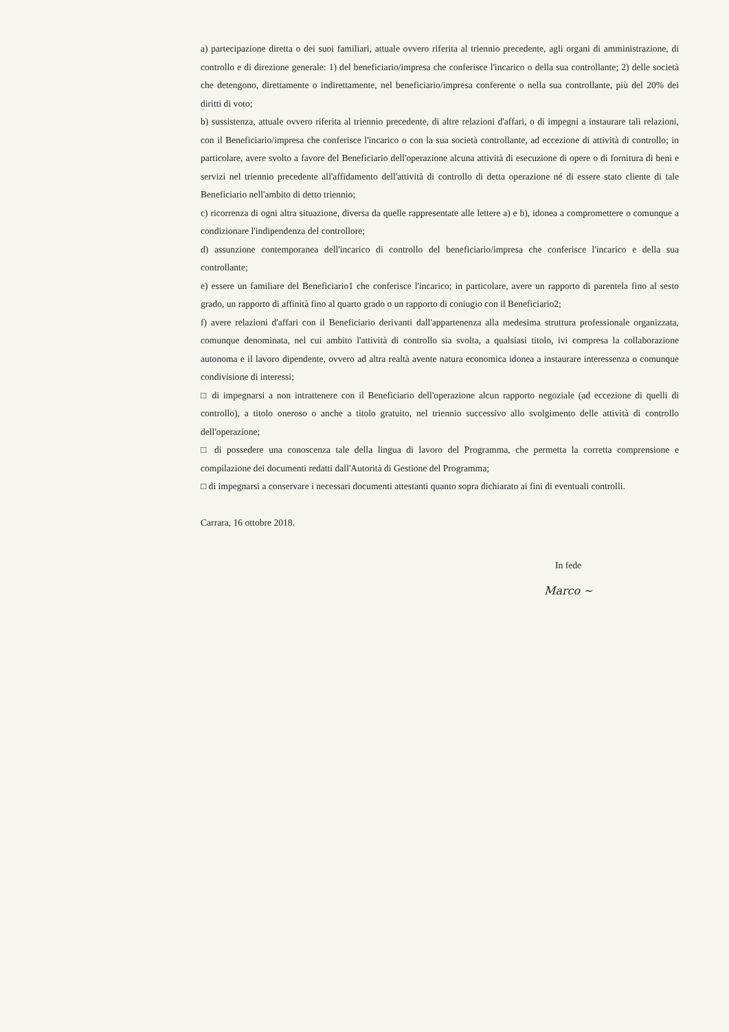a) partecipazione diretta o dei suoi familiari, attuale ovvero riferita al triennio precedente, agli organi di amministrazione, di controllo e di direzione generale: 1) del beneficiario/impresa che conferisce l'incarico o della sua controllante; 2) delle società che detengono, direttamente o indirettamente, nel beneficiario/impresa conferente o nella sua controllante, più del 20% dei diritti di voto;
b) sussistenza, attuale ovvero riferita al triennio precedente, di altre relazioni d'affari, o di impegni a instaurare tali relazioni, con il Beneficiario/impresa che conferisce l'incarico o con la sua società controllante, ad eccezione di attività di controllo; in particolare, avere svolto a favore del Beneficiario dell'operazione alcuna attività di esecuzione di opere o di fornitura di beni e servizi nel triennio precedente all'affidamento dell'attività di controllo di detta operazione né di essere stato cliente di tale Beneficiario nell'ambito di detto triennio;
c) ricorrenza di ogni altra situazione, diversa da quelle rappresentate alle lettere a) e b), idonea a compromettere o comunque a condizionare l'indipendenza del controllore;
d) assunzione contemporanea dell'incarico di controllo del beneficiario/impresa che conferisce l'incarico e della sua controllante;
e) essere un familiare del Beneficiario1 che conferisce l'incarico; in particolare, avere un rapporto di parentela fino al sesto grado, un rapporto di affinità fino al quarto grado o un rapporto di coniugio con il Beneficiario2;
f) avere relazioni d'affari con il Beneficiario derivanti dall'appartenenza alla medesima struttura professionale organizzata, comunque denominata, nel cui ambito l'attività di controllo sia svolta, a qualsiasi titolo, ivi compresa la collaborazione autonoma e il lavoro dipendente, ovvero ad altra realtà avente natura economica idonea a instaurare interessenza o comunque condivisione di interessi;
□ di impegnarsi a non intrattenere con il Beneficiario dell'operazione alcun rapporto negoziale (ad eccezione di quelli di controllo), a titolo oneroso o anche a titolo gratuito, nel triennio successivo allo svolgimento delle attività di controllo dell'operazione;
□ di possedere una conoscenza tale della lingua di lavoro del Programma, che permetta la corretta comprensione e compilazione dei documenti redatti dall'Autorità di Gestione del Programma;
□ di impegnarsi a conservare i necessari documenti attestanti quanto sopra dichiarato ai fini di eventuali controlli.
Carrara, 16 ottobre 2018.
In fede
Marco ~